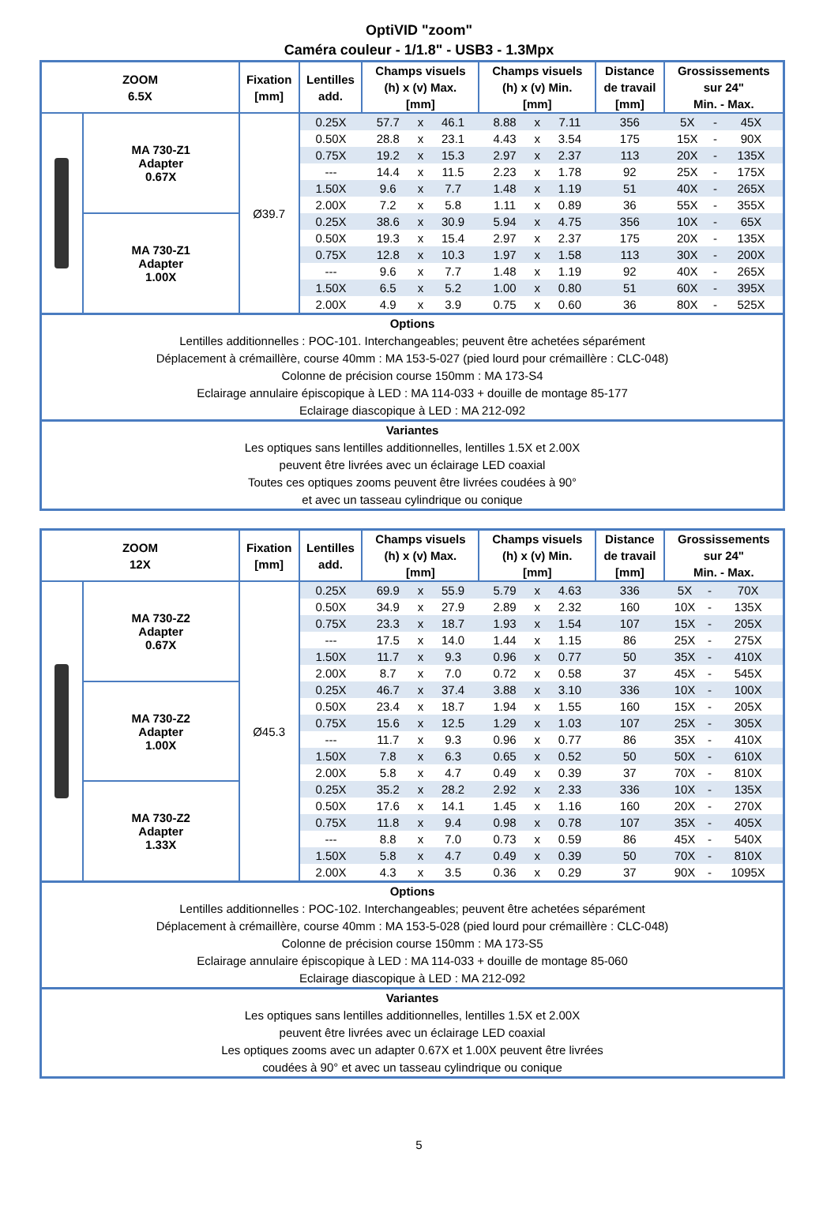OptiVID "zoom"
Caméra couleur - 1/1.8" - USB3 - 1.3Mpx
| ZOOM 6.5X | | Fixation [mm] | Lentilles add. | Champs visuels (h) x (v) Max. [mm] | | | Champs visuels (h) x (v) Min. [mm] | | | Distance de travail [mm] | Grossissements sur 24" Min. - Max. | | |
| --- | --- | --- | --- | --- | --- | --- | --- | --- | --- | --- | --- | --- | --- |
| | MA 730-Z1 Adapter 0.67X | Ø39.7 | 0.25X | 57.7 | x | 46.1 | 8.88 | x | 7.11 | 356 | 5X | - | 45X |
| | | | 0.50X | 28.8 | x | 23.1 | 4.43 | x | 3.54 | 175 | 15X | - | 90X |
| | | | 0.75X | 19.2 | x | 15.3 | 2.97 | x | 2.37 | 113 | 20X | - | 135X |
| | | | --- | 14.4 | x | 11.5 | 2.23 | x | 1.78 | 92 | 25X | - | 175X |
| | | | 1.50X | 9.6 | x | 7.7 | 1.48 | x | 1.19 | 51 | 40X | - | 265X |
| | | | 2.00X | 7.2 | x | 5.8 | 1.11 | x | 0.89 | 36 | 55X | - | 355X |
| | MA 730-Z1 Adapter 1.00X | | 0.25X | 38.6 | x | 30.9 | 5.94 | x | 4.75 | 356 | 10X | - | 65X |
| | | | 0.50X | 19.3 | x | 15.4 | 2.97 | x | 2.37 | 175 | 20X | - | 135X |
| | | | 0.75X | 12.8 | x | 10.3 | 1.97 | x | 1.58 | 113 | 30X | - | 200X |
| | | | --- | 9.6 | x | 7.7 | 1.48 | x | 1.19 | 92 | 40X | - | 265X |
| | | | 1.50X | 6.5 | x | 5.2 | 1.00 | x | 0.80 | 51 | 60X | - | 395X |
| | | | 2.00X | 4.9 | x | 3.9 | 0.75 | x | 0.60 | 36 | 80X | - | 525X |
| Options Lentilles additionnelles : POC-101. Interchangeables; peuvent être achetées séparément Déplacement à crémaillère, course 40mm : MA 153-5-027 (pied lourd pour crémaillère : CLC-048) Colonne de précision course 150mm : MA 173-S4 Eclairage annulaire épiscopique à LED : MA 114-033 + douille de montage 85-177 Eclairage diascopique à LED : MA 212-092 | | | | | | | | | | | | | |
| Variantes Les optiques sans lentilles additionnelles, lentilles 1.5X et 2.00X peuvent être livrées avec un éclairage LED coaxial Toutes ces optiques zooms peuvent être livrées coudées à 90° et avec un tasseau cylindrique ou conique | | | | | | | | | | | | | |
| ZOOM 12X | | Fixation [mm] | Lentilles add. | Champs visuels (h) x (v) Max. [mm] | | | Champs visuels (h) x (v) Min. [mm] | | | Distance de travail [mm] | Grossissements sur 24" Min. - Max. | | |
| --- | --- | --- | --- | --- | --- | --- | --- | --- | --- | --- | --- | --- | --- |
| | MA 730-Z2 Adapter 0.67X | Ø45.3 | 0.25X | 69.9 | x | 55.9 | 5.79 | x | 4.63 | 336 | 5X | - | 70X |
| | | | 0.50X | 34.9 | x | 27.9 | 2.89 | x | 2.32 | 160 | 10X | - | 135X |
| | | | 0.75X | 23.3 | x | 18.7 | 1.93 | x | 1.54 | 107 | 15X | - | 205X |
| | | | --- | 17.5 | x | 14.0 | 1.44 | x | 1.15 | 86 | 25X | - | 275X |
| | | | 1.50X | 11.7 | x | 9.3 | 0.96 | x | 0.77 | 50 | 35X | - | 410X |
| | | | 2.00X | 8.7 | x | 7.0 | 0.72 | x | 0.58 | 37 | 45X | - | 545X |
| | MA 730-Z2 Adapter 1.00X | | 0.25X | 46.7 | x | 37.4 | 3.88 | x | 3.10 | 336 | 10X | - | 100X |
| | | | 0.50X | 23.4 | x | 18.7 | 1.94 | x | 1.55 | 160 | 15X | - | 205X |
| | | | 0.75X | 15.6 | x | 12.5 | 1.29 | x | 1.03 | 107 | 25X | - | 305X |
| | | | --- | 11.7 | x | 9.3 | 0.96 | x | 0.77 | 86 | 35X | - | 410X |
| | | | 1.50X | 7.8 | x | 6.3 | 0.65 | x | 0.52 | 50 | 50X | - | 610X |
| | | | 2.00X | 5.8 | x | 4.7 | 0.49 | x | 0.39 | 37 | 70X | - | 810X |
| | MA 730-Z2 Adapter 1.33X | | 0.25X | 35.2 | x | 28.2 | 2.92 | x | 2.33 | 336 | 10X | - | 135X |
| | | | 0.50X | 17.6 | x | 14.1 | 1.45 | x | 1.16 | 160 | 20X | - | 270X |
| | | | 0.75X | 11.8 | x | 9.4 | 0.98 | x | 0.78 | 107 | 35X | - | 405X |
| | | | --- | 8.8 | x | 7.0 | 0.73 | x | 0.59 | 86 | 45X | - | 540X |
| | | | 1.50X | 5.8 | x | 4.7 | 0.49 | x | 0.39 | 50 | 70X | - | 810X |
| | | | 2.00X | 4.3 | x | 3.5 | 0.36 | x | 0.29 | 37 | 90X | - | 1095X |
| Options Lentilles additionnelles : POC-102. Interchangeables; peuvent être achetées séparément Déplacement à crémaillère, course 40mm : MA 153-5-028 (pied lourd pour crémaillère : CLC-048) Colonne de précision course 150mm : MA 173-S5 Eclairage annulaire épiscopique à LED : MA 114-033 + douille de montage 85-060 Eclairage diascopique à LED : MA 212-092 | | | | | | | | | | | | | |
| Variantes Les optiques sans lentilles additionnelles, lentilles 1.5X et 2.00X peuvent être livrées avec un éclairage LED coaxial Les optiques zooms avec un adapter 0.67X et 1.00X peuvent être livrées coudées à 90° et avec un tasseau cylindrique ou conique | | | | | | | | | | | | | |
5